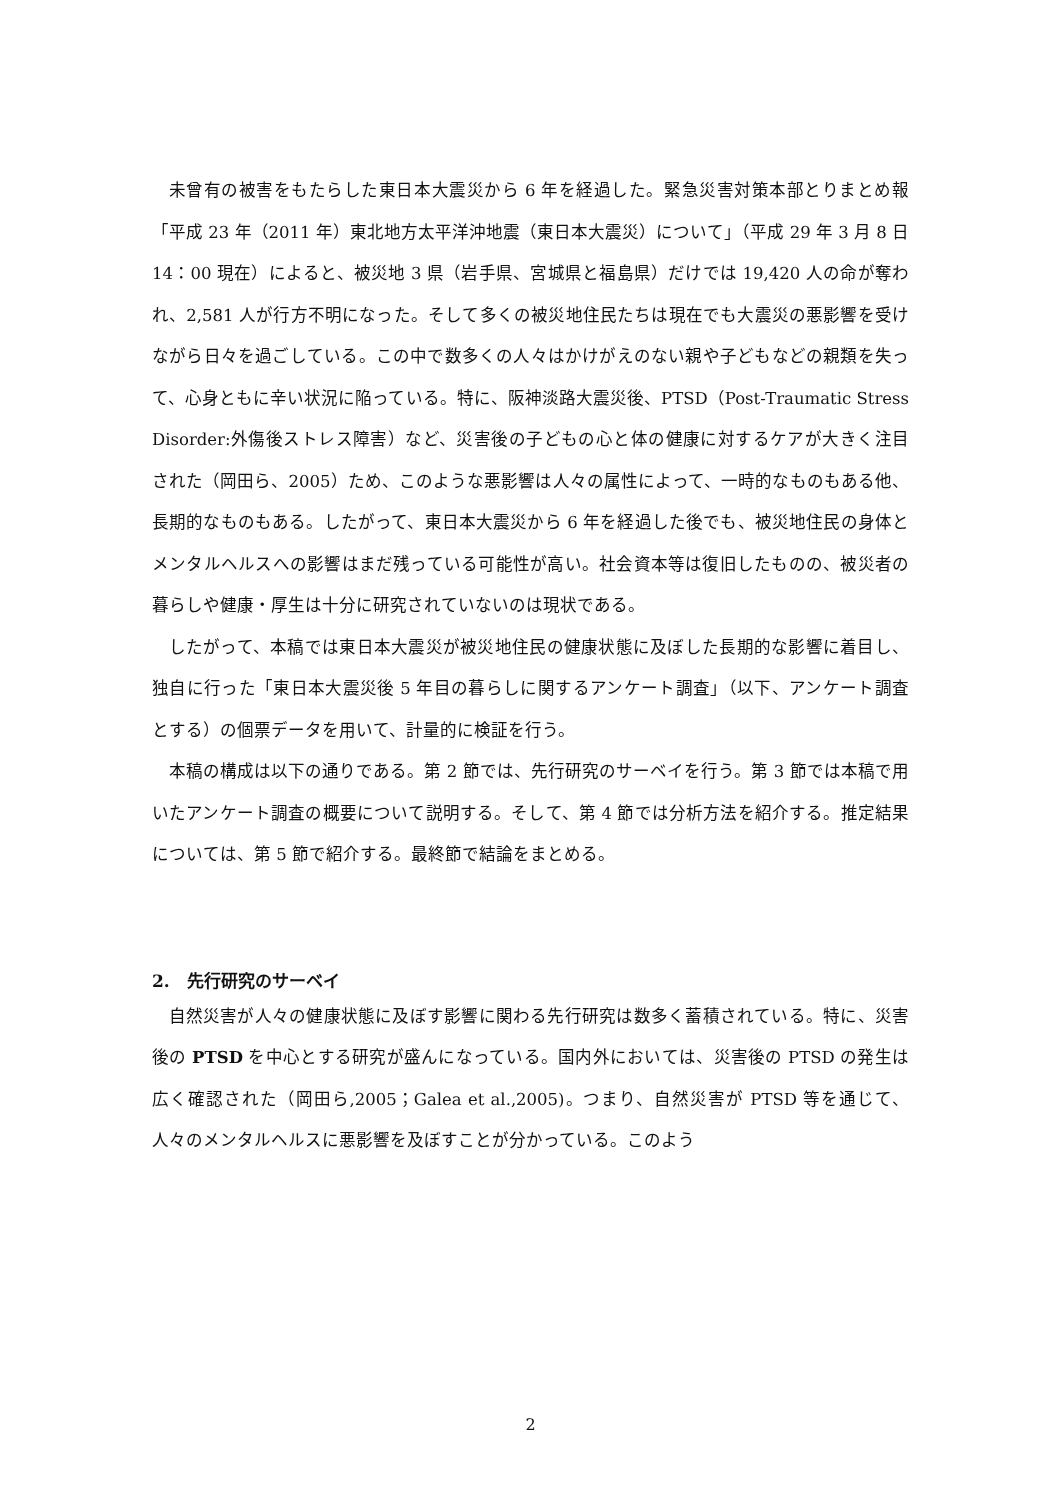未曾有の被害をもたらした東日本大震災から 6 年を経過した。緊急災害対策本部とりまとめ報「平成 23 年（2011 年）東北地方太平洋沖地震（東日本大震災）について」（平成 29 年 3 月 8 日 14：00 現在）によると、被災地 3 県（岩手県、宮城県と福島県）だけでは 19,420 人の命が奪われ、2,581 人が行方不明になった。そして多くの被災地住民たちは現在でも大震災の悪影響を受けながら日々を過ごしている。この中で数多くの人々はかけがえのない親や子どもなどの親類を失って、心身ともに辛い状況に陥っている。特に、阪神淡路大震災後、PTSD（Post-Traumatic Stress Disorder:外傷後ストレス障害）など、災害後の子どもの心と体の健康に対するケアが大きく注目された（岡田ら、2005）ため、このような悪影響は人々の属性によって、一時的なものもある他、長期的なものもある。したがって、東日本大震災から 6 年を経過した後でも、被災地住民の身体とメンタルヘルスへの影響はまだ残っている可能性が高い。社会資本等は復旧したものの、被災者の暮らしや健康・厚生は十分に研究されていないのは現状である。
したがって、本稿では東日本大震災が被災地住民の健康状態に及ぼした長期的な影響に着目し、独自に行った「東日本大震災後 5 年目の暮らしに関するアンケート調査」（以下、アンケート調査とする）の個票データを用いて、計量的に検証を行う。
本稿の構成は以下の通りである。第 2 節では、先行研究のサーベイを行う。第 3 節では本稿で用いたアンケート調査の概要について説明する。そして、第 4 節では分析方法を紹介する。推定結果については、第 5 節で紹介する。最終節で結論をまとめる。
2.　先行研究のサーベイ
自然災害が人々の健康状態に及ぼす影響に関わる先行研究は数多く蓄積されている。特に、災害後の PTSD を中心とする研究が盛んになっている。国内外においては、災害後の PTSD の発生は広く確認された（岡田ら,2005；Galea et al.,2005)。つまり、自然災害が PTSD 等を通じて、人々のメンタルヘルスに悪影響を及ぼすことが分かっている。このよう
2